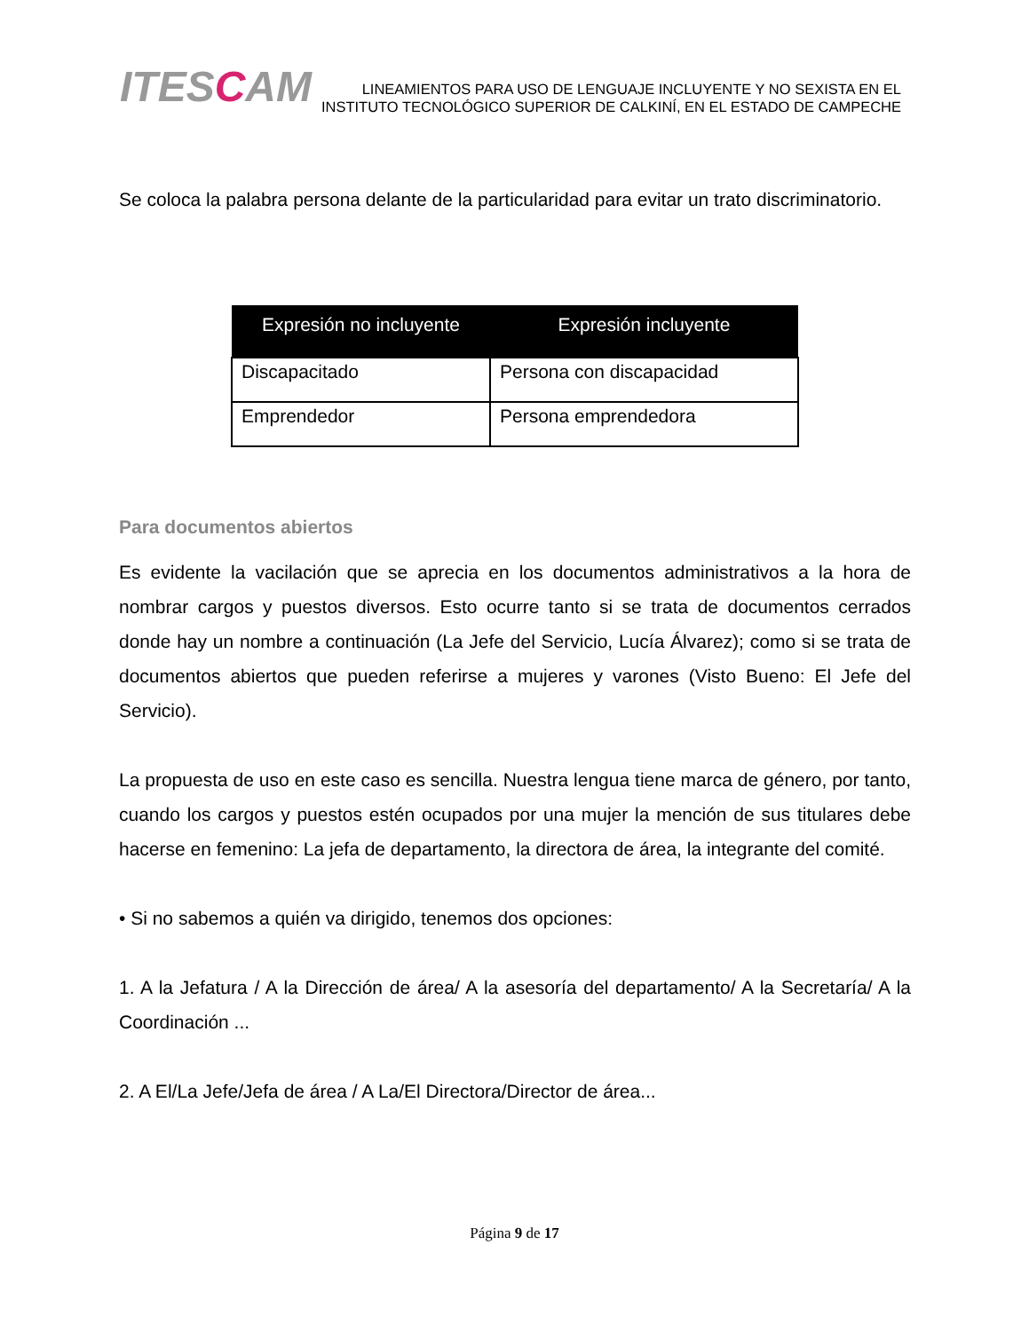ITESCAM
LINEAMIENTOS PARA USO DE LENGUAJE INCLUYENTE Y NO SEXISTA EN EL
INSTITUTO TECNOLÓGICO SUPERIOR DE CALKINÍ, EN EL ESTADO DE CAMPECHE
Se coloca la palabra persona delante de la particularidad para evitar un trato discriminatorio.
| Expresión no incluyente | Expresión incluyente |
| --- | --- |
| Discapacitado | Persona con discapacidad |
| Emprendedor | Persona emprendedora |
Para documentos abiertos
Es evidente la vacilación que se aprecia en los documentos administrativos a la hora de nombrar cargos y puestos diversos. Esto ocurre tanto si se trata de documentos cerrados donde hay un nombre a continuación (La Jefe del Servicio, Lucía Álvarez); como si se trata de documentos abiertos que pueden referirse a mujeres y varones (Visto Bueno: El Jefe del Servicio).
La propuesta de uso en este caso es sencilla. Nuestra lengua tiene marca de género, por tanto, cuando los cargos y puestos estén ocupados por una mujer la mención de sus titulares debe hacerse en femenino: La jefa de departamento, la directora de área, la integrante del comité.
• Si no sabemos a quién va dirigido, tenemos dos opciones:
1. A la Jefatura / A la Dirección de área/ A la asesoría del departamento/ A la Secretaría/ A la Coordinación ...
2. A El/La Jefe/Jefa de área / A La/El Directora/Director de área...
Página 9 de 17